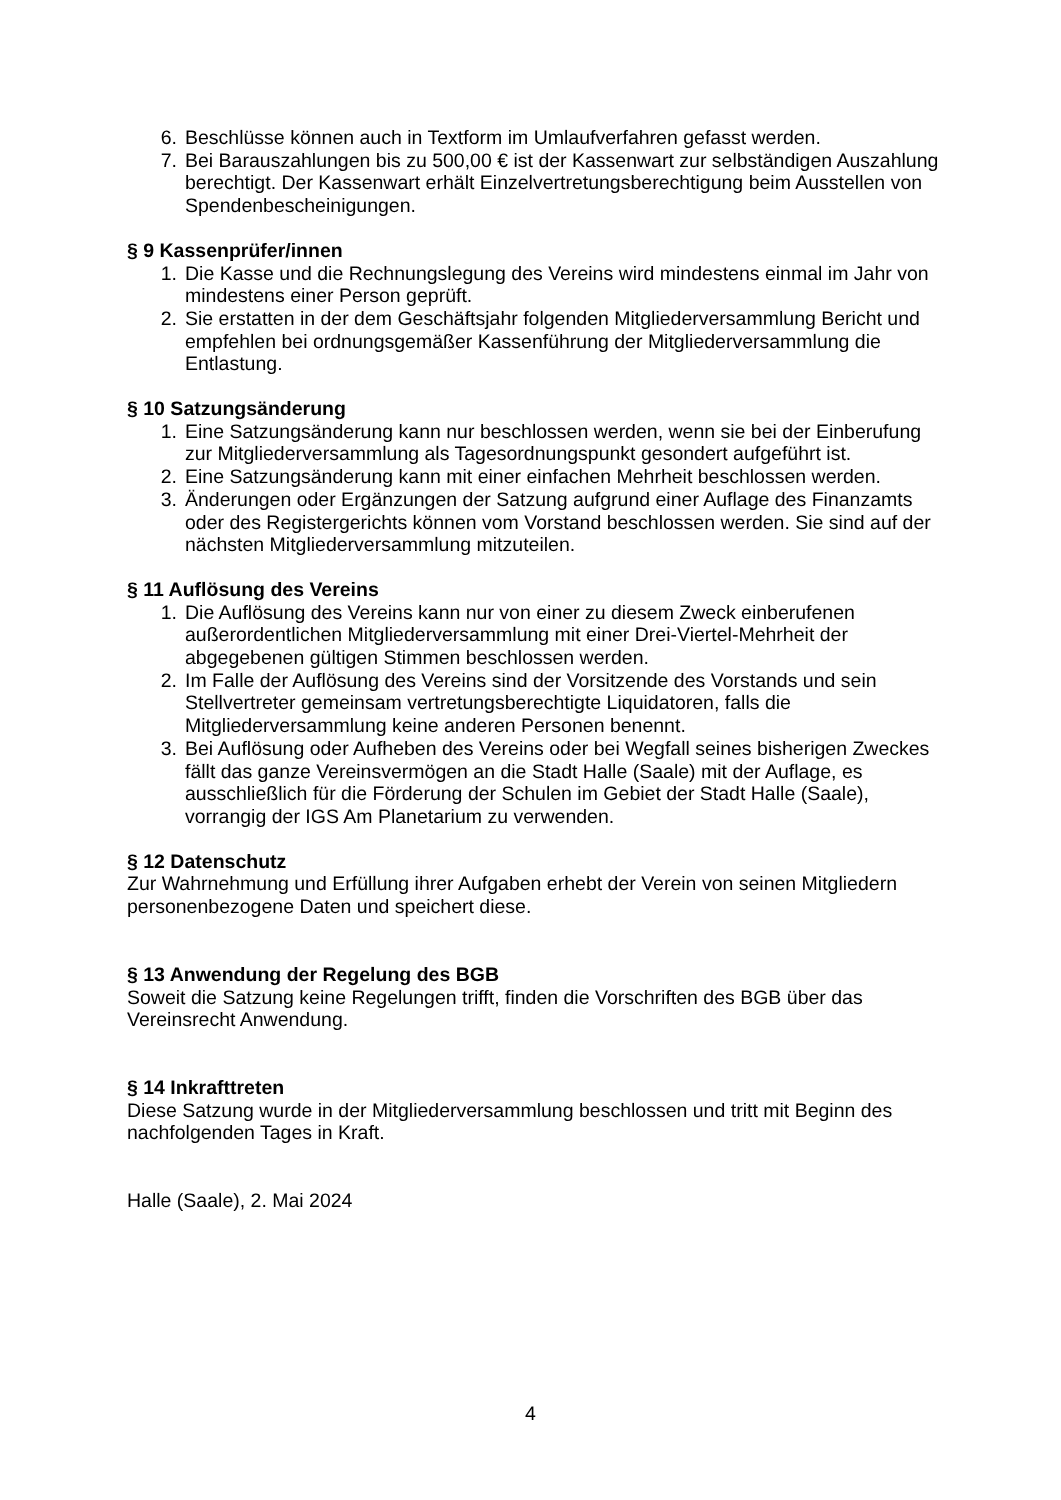6. Beschlüsse können auch in Textform im Umlaufverfahren gefasst werden.
7. Bei Barauszahlungen bis zu 500,00 € ist der Kassenwart zur selbständigen Auszahlung berechtigt. Der Kassenwart erhält Einzelvertretungsberechtigung beim Ausstellen von Spendenbescheinigungen.
§ 9 Kassenprüfer/innen
1. Die Kasse und die Rechnungslegung des Vereins wird mindestens einmal im Jahr von mindestens einer Person geprüft.
2. Sie erstatten in der dem Geschäftsjahr folgenden Mitgliederversammlung Bericht und empfehlen bei ordnungsgemäßer Kassenführung der Mitgliederversammlung die Entlastung.
§ 10 Satzungsänderung
1. Eine Satzungsänderung kann nur beschlossen werden, wenn sie bei der Einberufung zur Mitgliederversammlung als Tagesordnungspunkt gesondert aufgeführt ist.
2. Eine Satzungsänderung kann mit einer einfachen Mehrheit beschlossen werden.
3. Änderungen oder Ergänzungen der Satzung aufgrund einer Auflage des Finanzamts oder des Registergerichts können vom Vorstand beschlossen werden. Sie sind auf der nächsten Mitgliederversammlung mitzuteilen.
§ 11 Auflösung des Vereins
1. Die Auflösung des Vereins kann nur von einer zu diesem Zweck einberufenen außerordentlichen Mitgliederversammlung mit einer Drei-Viertel-Mehrheit der abgegebenen gültigen Stimmen beschlossen werden.
2. Im Falle der Auflösung des Vereins sind der Vorsitzende des Vorstands und sein Stellvertreter gemeinsam vertretungsberechtigte Liquidatoren, falls die Mitgliederversammlung keine anderen Personen benennt.
3. Bei Auflösung oder Aufheben des Vereins oder bei Wegfall seines bisherigen Zweckes fällt das ganze Vereinsvermögen an die Stadt Halle (Saale) mit der Auflage, es ausschließlich für die Förderung der Schulen im Gebiet der Stadt Halle (Saale), vorrangig der IGS Am Planetarium zu verwenden.
§ 12 Datenschutz
Zur Wahrnehmung und Erfüllung ihrer Aufgaben erhebt der Verein von seinen Mitgliedern personenbezogene Daten und speichert diese.
§ 13 Anwendung der Regelung des BGB
Soweit die Satzung keine Regelungen trifft, finden die Vorschriften des BGB über das Vereinsrecht Anwendung.
§ 14 Inkrafttreten
Diese Satzung wurde in der Mitgliederversammlung beschlossen und tritt mit Beginn des nachfolgenden Tages in Kraft.
Halle (Saale), 2. Mai 2024
4